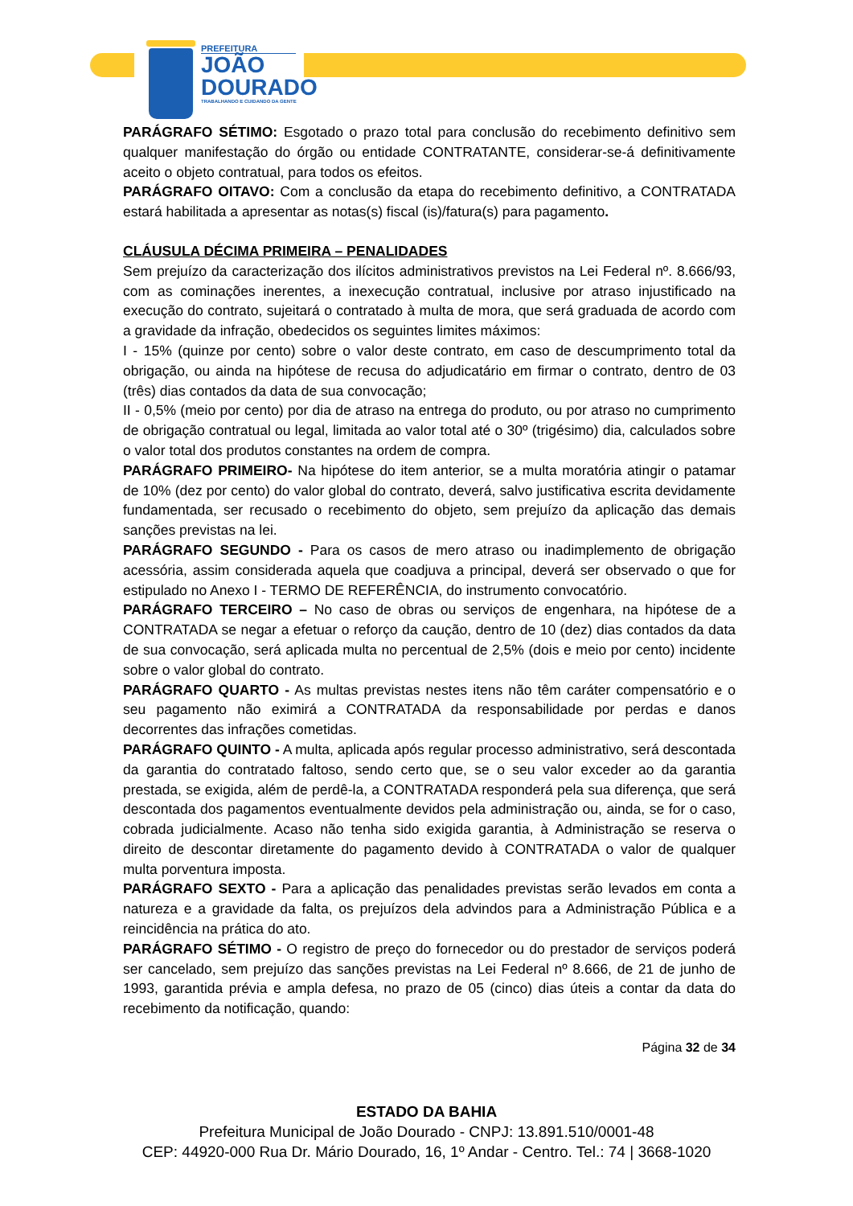PREFEITURA
JOÃO
DOURADO
TRABALHANDO E CUIDANDO DA GENTE
PARÁGRAFO SÉTIMO: Esgotado o prazo total para conclusão do recebimento definitivo sem qualquer manifestação do órgão ou entidade CONTRATANTE, considerar-se-á definitivamente aceito o objeto contratual, para todos os efeitos.
PARÁGRAFO OITAVO: Com a conclusão da etapa do recebimento definitivo, a CONTRATADA estará habilitada a apresentar as notas(s) fiscal (is)/fatura(s) para pagamento.
CLÁUSULA DÉCIMA PRIMEIRA – PENALIDADES
Sem prejuízo da caracterização dos ilícitos administrativos previstos na Lei Federal nº. 8.666/93, com as cominações inerentes, a inexecução contratual, inclusive por atraso injustificado na execução do contrato, sujeitará o contratado à multa de mora, que será graduada de acordo com a gravidade da infração, obedecidos os seguintes limites máximos:
I - 15% (quinze por cento) sobre o valor deste contrato, em caso de descumprimento total da obrigação, ou ainda na hipótese de recusa do adjudicatário em firmar o contrato, dentro de 03 (três) dias contados da data de sua convocação;
II - 0,5% (meio por cento) por dia de atraso na entrega do produto, ou por atraso no cumprimento de obrigação contratual ou legal, limitada ao valor total até o 30º (trigésimo) dia, calculados sobre o valor total dos produtos constantes na ordem de compra.
PARÁGRAFO PRIMEIRO- Na hipótese do item anterior, se a multa moratória atingir o patamar de 10% (dez por cento) do valor global do contrato, deverá, salvo justificativa escrita devidamente fundamentada, ser recusado o recebimento do objeto, sem prejuízo da aplicação das demais sanções previstas na lei.
PARÁGRAFO SEGUNDO - Para os casos de mero atraso ou inadimplemento de obrigação acessória, assim considerada aquela que coadjuva a principal, deverá ser observado o que for estipulado no Anexo I - TERMO DE REFERÊNCIA, do instrumento convocatório.
PARÁGRAFO TERCEIRO – No caso de obras ou serviços de engenhara, na hipótese de a CONTRATADA se negar a efetuar o reforço da caução, dentro de 10 (dez) dias contados da data de sua convocação, será aplicada multa no percentual de 2,5% (dois e meio por cento) incidente sobre o valor global do contrato.
PARÁGRAFO QUARTO - As multas previstas nestes itens não têm caráter compensatório e o seu pagamento não eximirá a CONTRATADA da responsabilidade por perdas e danos decorrentes das infrações cometidas.
PARÁGRAFO QUINTO - A multa, aplicada após regular processo administrativo, será descontada da garantia do contratado faltoso, sendo certo que, se o seu valor exceder ao da garantia prestada, se exigida, além de perdê-la, a CONTRATADA responderá pela sua diferença, que será descontada dos pagamentos eventualmente devidos pela administração ou, ainda, se for o caso, cobrada judicialmente. Acaso não tenha sido exigida garantia, à Administração se reserva o direito de descontar diretamente do pagamento devido à CONTRATADA o valor de qualquer multa porventura imposta.
PARÁGRAFO SEXTO - Para a aplicação das penalidades previstas serão levados em conta a natureza e a gravidade da falta, os prejuízos dela advindos para a Administração Pública e a reincidência na prática do ato.
PARÁGRAFO SÉTIMO - O registro de preço do fornecedor ou do prestador de serviços poderá ser cancelado, sem prejuízo das sanções previstas na Lei Federal nº 8.666, de 21 de junho de 1993, garantida prévia e ampla defesa, no prazo de 05 (cinco) dias úteis a contar da data do recebimento da notificação, quando:
Página 32 de 34
ESTADO DA BAHIA
Prefeitura Municipal de João Dourado - CNPJ: 13.891.510/0001-48
CEP: 44920-000 Rua Dr. Mário Dourado, 16, 1º Andar - Centro. Tel.: 74 | 3668-1020